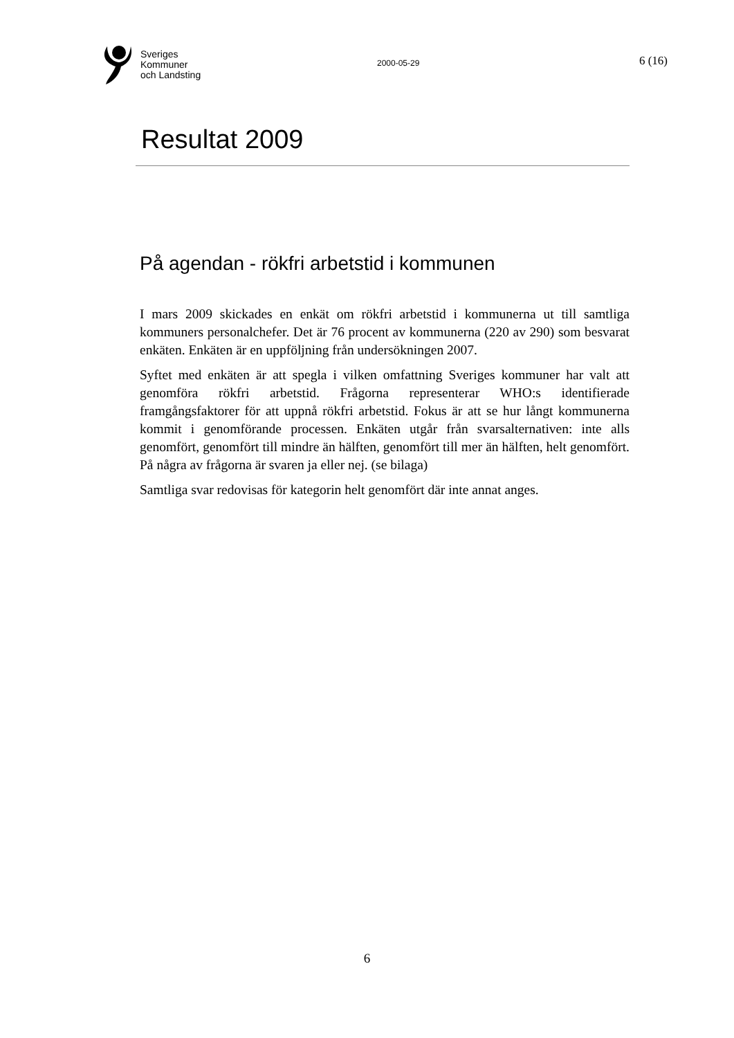Sveriges
Kommuner
och Landsting
2000-05-29
6 (16)
Resultat 2009
På agendan - rökfri arbetstid i kommunen
I mars 2009 skickades en enkät om rökfri arbetstid i kommunerna ut till samtliga kommuners personalchefer. Det är 76 procent av kommunerna (220 av 290) som besvarat enkäten. Enkäten är en uppföljning från undersökningen 2007.
Syftet med enkäten är att spegla i vilken omfattning Sveriges kommuner har valt att genomföra rökfri arbetstid. Frågorna representerar WHO:s identifierade framgångsfaktorer för att uppnå rökfri arbetstid. Fokus är att se hur långt kommunerna kommit i genomförande processen. Enkäten utgår från svarsalternativen: inte alls genomfört, genomfört till mindre än hälften, genomfört till mer än hälften, helt genomfört. På några av frågorna är svaren ja eller nej. (se bilaga)
Samtliga svar redovisas för kategorin helt genomfört där inte annat anges.
6